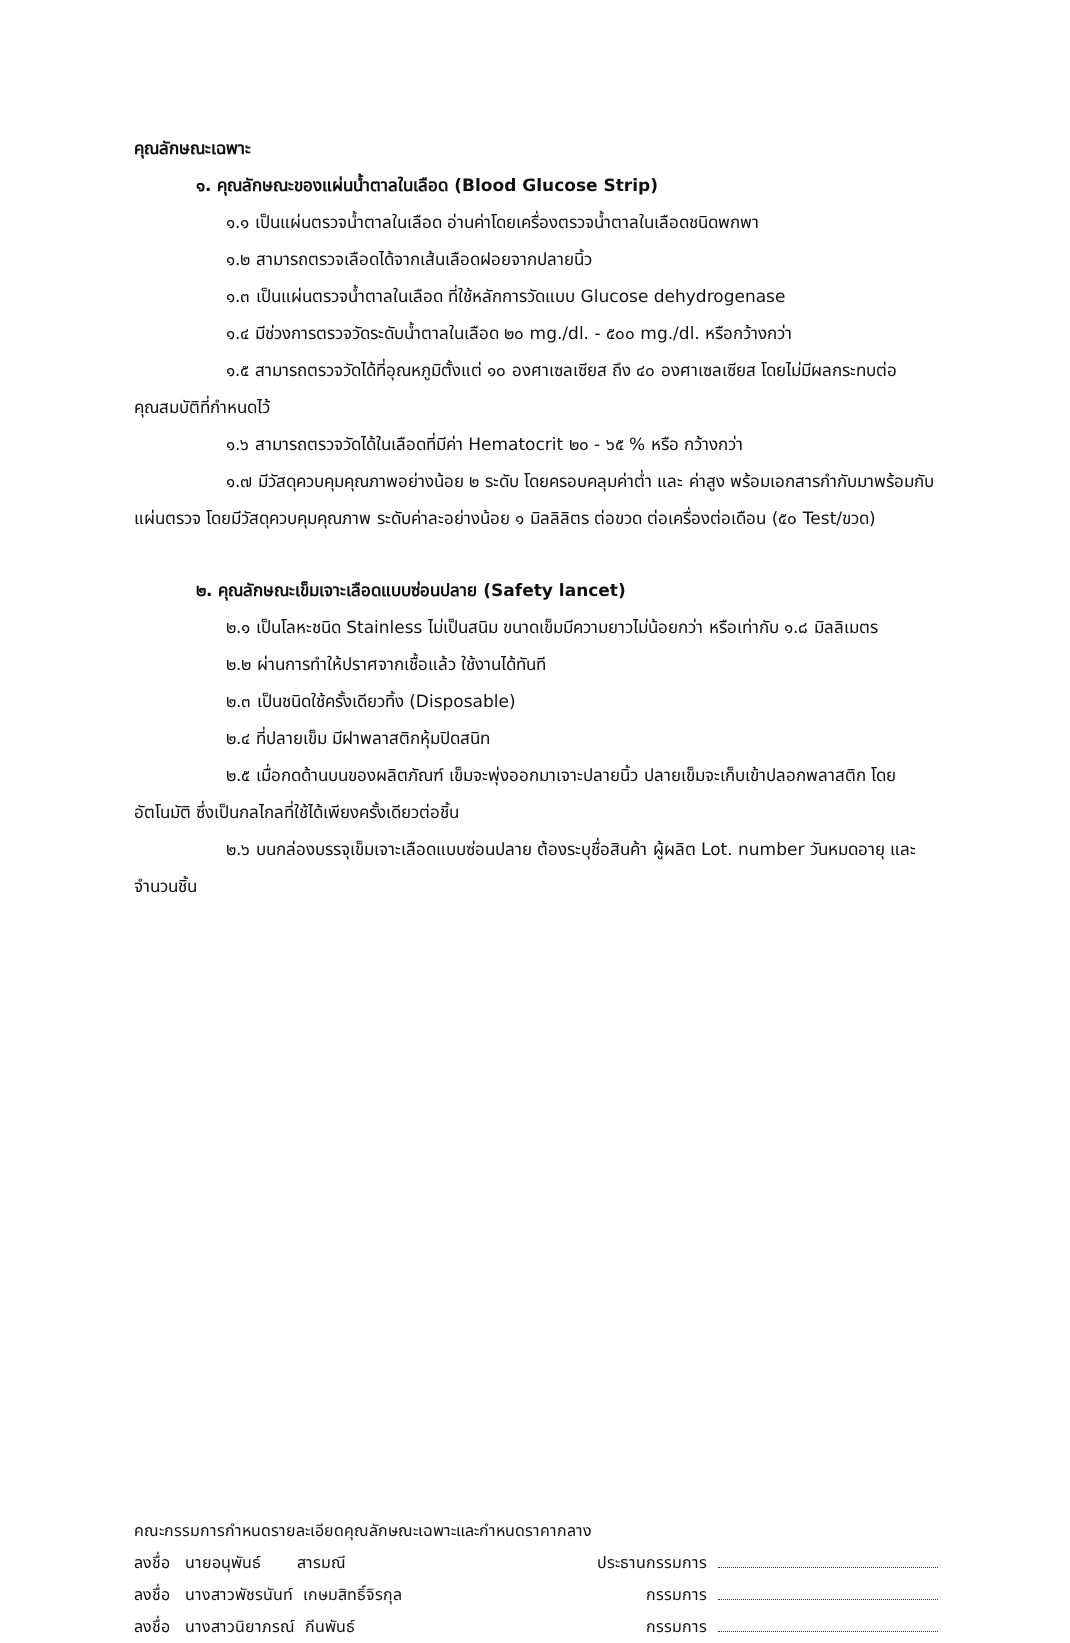คุณลักษณะเฉพาะ
๑. คุณลักษณะของแผ่นน้ำตาลในเลือด (Blood Glucose Strip)
๑.๑ เป็นแผ่นตรวจน้ำตาลในเลือด อ่านค่าโดยเครื่องตรวจน้ำตาลในเลือดชนิดพกพา
๑.๒ สามารถตรวจเลือดได้จากเส้นเลือดฝอยจากปลายนิ้ว
๑.๓ เป็นแผ่นตรวจน้ำตาลในเลือด ที่ใช้หลักการวัดแบบ Glucose dehydrogenase
๑.๔ มีช่วงการตรวจวัดระดับน้ำตาลในเลือด ๒๐ mg./dl. - ๕๐๐ mg./dl. หรือกว้างกว่า
๑.๕ สามารถตรวจวัดได้ที่อุณหภูมิตั้งแต่ ๑๐ องศาเซลเซียส ถึง ๔๐ องศาเซลเซียส โดยไม่มีผลกระทบต่อคุณสมบัติที่กำหนดไว้
๑.๖ สามารถตรวจวัดได้ในเลือดที่มีค่า Hematocrit ๒๐ - ๖๕ % หรือ กว้างกว่า
๑.๗ มีวัสดุควบคุมคุณภาพอย่างน้อย ๒ ระดับ โดยครอบคลุมค่าต่ำ และ ค่าสูง พร้อมเอกสารกำกับมาพร้อมกับแผ่นตรวจ โดยมีวัสดุควบคุมคุณภาพ ระดับค่าละอย่างน้อย ๑ มิลลิลิตร ต่อขวด ต่อเครื่องต่อเดือน (๕๐ Test/ขวด)
๒. คุณลักษณะเข็มเจาะเลือดแบบซ่อนปลาย (Safety lancet)
๒.๑ เป็นโลหะชนิด Stainless ไม่เป็นสนิม ขนาดเข็มมีความยาวไม่น้อยกว่า หรือเท่ากับ ๑.๘ มิลลิเมตร
๒.๒ ผ่านการทำให้ปราศจากเชื้อแล้ว ใช้งานได้ทันที
๒.๓ เป็นชนิดใช้ครั้งเดียวทิ้ง (Disposable)
๒.๔ ที่ปลายเข็ม มีฝาพลาสติกหุ้มปิดสนิท
๒.๕ เมื่อกดด้านบนของผลิตภัณฑ์ เข็มจะพุ่งออกมาเจาะปลายนิ้ว ปลายเข็มจะเก็บเข้าปลอกพลาสติก โดยอัตโนมัติ ซึ่งเป็นกลไกลที่ใช้ได้เพียงครั้งเดียวต่อชิ้น
๒.๖ บนกล่องบรรจุเข็มเจาะเลือดแบบซ่อนปลาย ต้องระบุชื่อสินค้า ผู้ผลิต Lot. number วันหมดอายุ และจำนวนชิ้น
คณะกรรมการกำหนดรายละเอียดคุณลักษณะเฉพาะและกำหนดราคากลาง
ลงชื่อ นายอนุพันธ์ สารมณี ประธานกรรมการ
ลงชื่อ นางสาวพัชรนันท์ เกษมสิทธิ์จิรกุล กรรมการ
ลงชื่อ นางสาวนิยาภรณ์ กีนพันธ์ กรรมการ